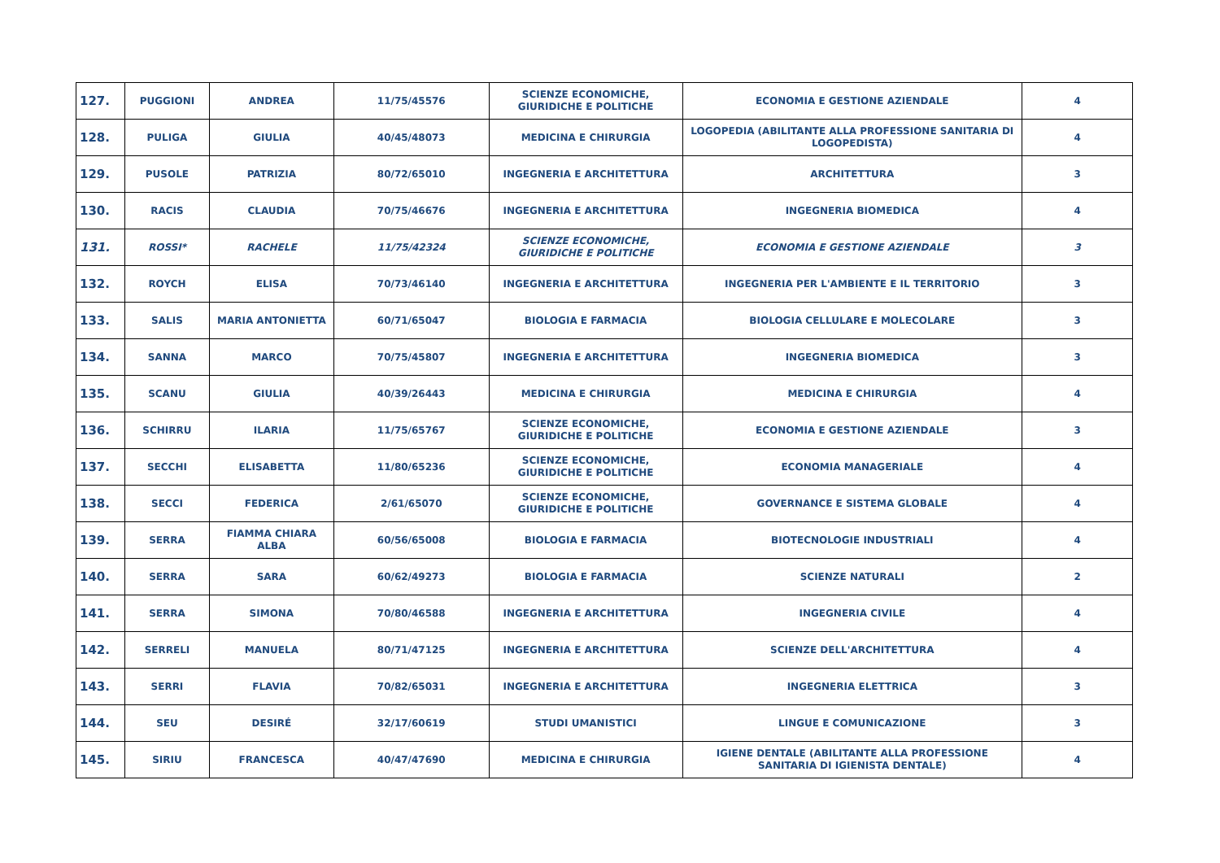| 127. | PUGGIONI | ANDREA | 11/75/45576 | SCIENZE ECONOMICHE, GIURIDICHE E POLITICHE | ECONOMIA E GESTIONE AZIENDALE | 4 |
| 128. | PULIGA | GIULIA | 40/45/48073 | MEDICINA E CHIRURGIA | LOGOPEDIA (ABILITANTE ALLA PROFESSIONE SANITARIA DI LOGOPEDISTA) | 4 |
| 129. | PUSOLE | PATRIZIA | 80/72/65010 | INGEGNERIA E ARCHITETTURA | ARCHITETTURA | 3 |
| 130. | RACIS | CLAUDIA | 70/75/46676 | INGEGNERIA E ARCHITETTURA | INGEGNERIA BIOMEDICA | 4 |
| 131. | ROSSI* | RACHELE | 11/75/42324 | SCIENZE ECONOMICHE, GIURIDICHE E POLITICHE | ECONOMIA E GESTIONE AZIENDALE | 3 |
| 132. | ROYCH | ELISA | 70/73/46140 | INGEGNERIA E ARCHITETTURA | INGEGNERIA PER L'AMBIENTE E IL TERRITORIO | 3 |
| 133. | SALIS | MARIA ANTONIETTA | 60/71/65047 | BIOLOGIA E FARMACIA | BIOLOGIA CELLULARE E MOLECOLARE | 3 |
| 134. | SANNA | MARCO | 70/75/45807 | INGEGNERIA E ARCHITETTURA | INGEGNERIA BIOMEDICA | 3 |
| 135. | SCANU | GIULIA | 40/39/26443 | MEDICINA E CHIRURGIA | MEDICINA E CHIRURGIA | 4 |
| 136. | SCHIRRU | ILARIA | 11/75/65767 | SCIENZE ECONOMICHE, GIURIDICHE E POLITICHE | ECONOMIA E GESTIONE AZIENDALE | 3 |
| 137. | SECCHI | ELISABETTA | 11/80/65236 | SCIENZE ECONOMICHE, GIURIDICHE E POLITICHE | ECONOMIA MANAGERIALE | 4 |
| 138. | SECCI | FEDERICA | 2/61/65070 | SCIENZE ECONOMICHE, GIURIDICHE E POLITICHE | GOVERNANCE E SISTEMA GLOBALE | 4 |
| 139. | SERRA | FIAMMA CHIARA ALBA | 60/56/65008 | BIOLOGIA E FARMACIA | BIOTECNOLOGIE INDUSTRIALI | 4 |
| 140. | SERRA | SARA | 60/62/49273 | BIOLOGIA E FARMACIA | SCIENZE NATURALI | 2 |
| 141. | SERRA | SIMONA | 70/80/46588 | INGEGNERIA E ARCHITETTURA | INGEGNERIA CIVILE | 4 |
| 142. | SERRELI | MANUELA | 80/71/47125 | INGEGNERIA E ARCHITETTURA | SCIENZE DELL'ARCHITETTURA | 4 |
| 143. | SERRI | FLAVIA | 70/82/65031 | INGEGNERIA E ARCHITETTURA | INGEGNERIA ELETTRICA | 3 |
| 144. | SEU | DESIRÉ | 32/17/60619 | STUDI UMANISTICI | LINGUE E COMUNICAZIONE | 3 |
| 145. | SIRIU | FRANCESCA | 40/47/47690 | MEDICINA E CHIRURGIA | IGIENE DENTALE (ABILITANTE ALLA PROFESSIONE SANITARIA DI IGIENISTA DENTALE) | 4 |